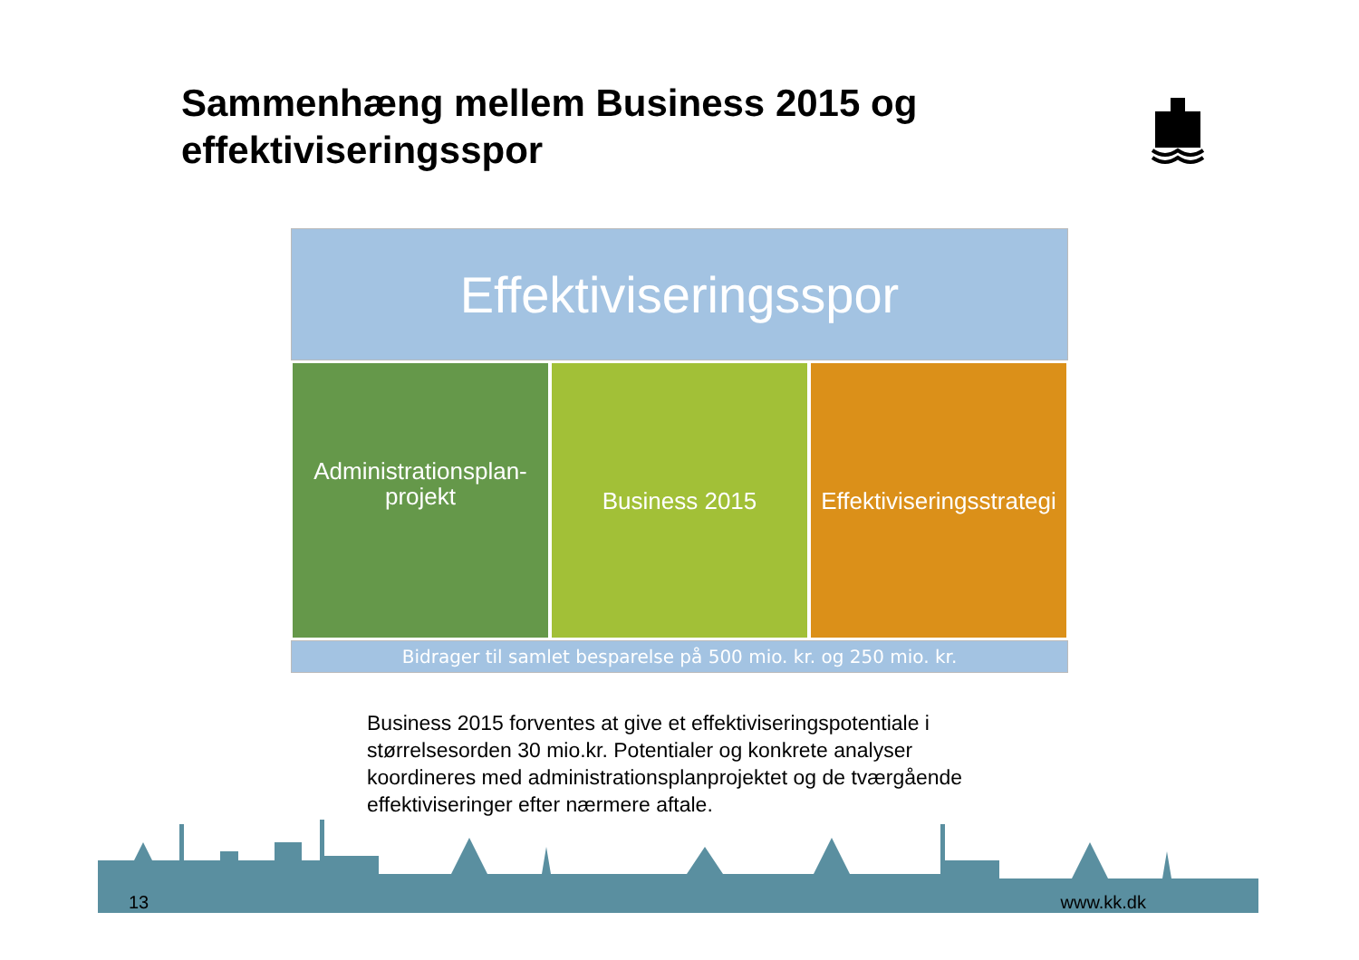Sammenhæng mellem Business 2015 og
effektiviseringsspor
Effektiviseringsspor
Administrationsplan-
projekt
Business 2015 Effektiviseringsstrategi
Bidrager til samlet besparelse på 500 mio. kr. og 250 mio. kr.
Business 2015 forventes at give et effektiviseringspotentiale i størrelsesorden 30 mio.kr. Potentialer og konkrete analyser koordineres med administrationsplanprojektet og de tværgående effektiviseringer efter nærmere aftale.
13 www.kk.dk